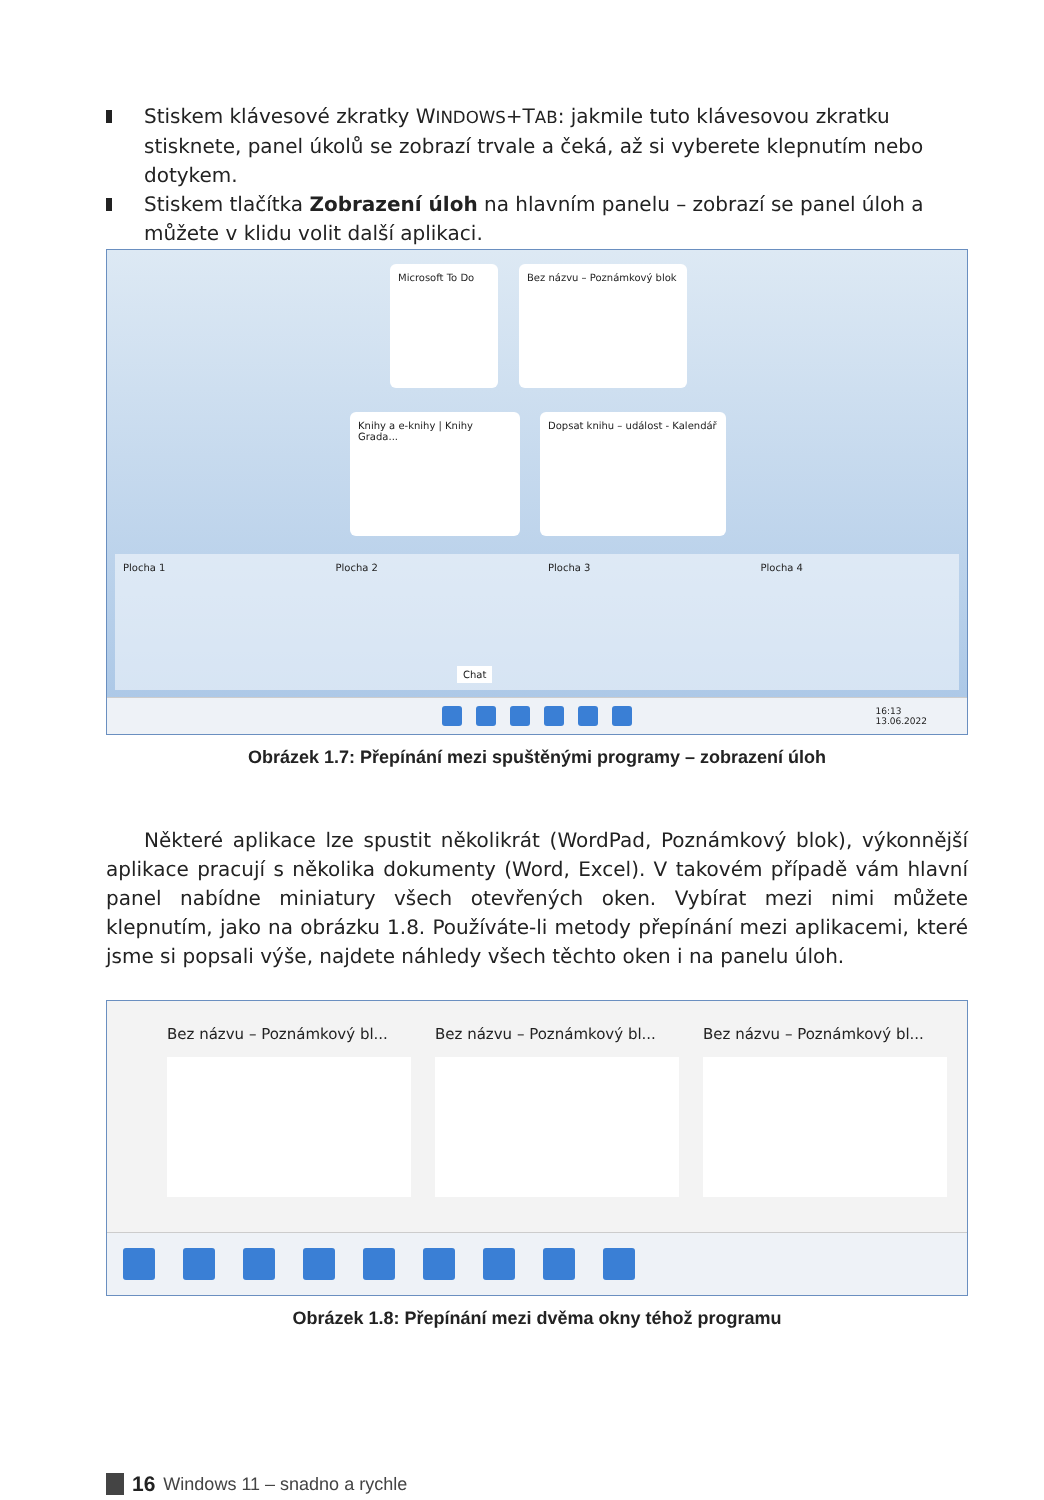Stiskem klávesové zkratky WINDOWS+TAB: jakmile tuto klávesovou zkratku stisknete, panel úkolů se zobrazí trvale a čeká, až si vyberete klepnutím nebo dotykem.
Stiskem tlačítka Zobrazení úloh na hlavním panelu – zobrazí se panel úloh a můžete v klidu volit další aplikaci.
Microsoft To Do Bez názvu – Poznámkový blok
Knihy a e-knihy | Knihy Grada...
Dopsat knihu – událost - Kalendář
Plocha 1 Plocha 2 Plocha 3 Plocha 4
Chat
16:13
13.06.2022
Obrázek 1.7: Přepínání mezi spuštěnými programy – zobrazení úloh
Některé aplikace lze spustit několikrát (WordPad, Poznámkový blok), výkonnější aplikace pracují s několika dokumenty (Word, Excel). V takovém případě vám hlavní panel nabídne miniatury všech otevřených oken. Vybírat mezi nimi můžete klepnutím, jako na obrázku 1.8. Používáte-li metody přepínání mezi aplikacemi, které jsme si popsali výše, najdete náhledy všech těchto oken i na panelu úloh.
Bez názvu – Poznámkový bl... Bez názvu – Poznámkový bl... Bez názvu – Poznámkový bl...
Obrázek 1.8: Přepínání mezi dvěma okny téhož programu
16 Windows 11 – snadno a rychle